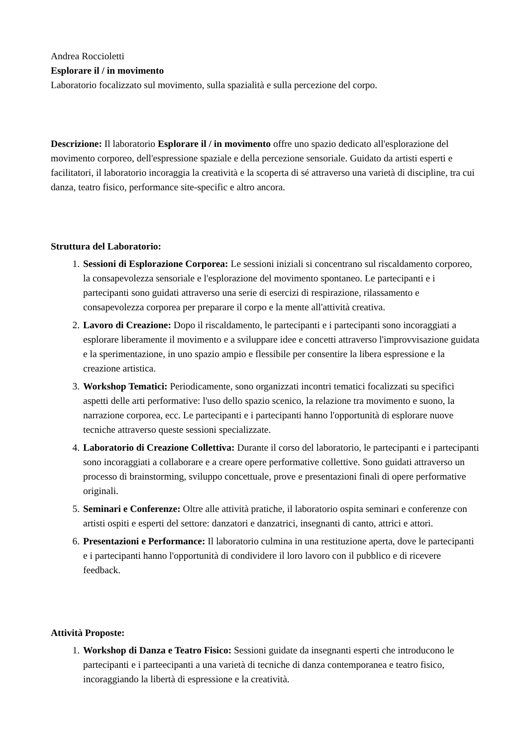Andrea Roccioletti
Esplorare il / in movimento
Laboratorio focalizzato sul movimento, sulla spazialità e sulla percezione del corpo.
Descrizione: Il laboratorio Esplorare il / in movimento offre uno spazio dedicato all'esplorazione del movimento corporeo, dell'espressione spaziale e della percezione sensoriale. Guidato da artisti esperti e facilitatori, il laboratorio incoraggia la creatività e la scoperta di sé attraverso una varietà di discipline, tra cui danza, teatro fisico, performance site-specific e altro ancora.
Struttura del Laboratorio:
1. Sessioni di Esplorazione Corporea: Le sessioni iniziali si concentrano sul riscaldamento corporeo, la consapevolezza sensoriale e l'esplorazione del movimento spontaneo. Le partecipanti e i partecipanti sono guidati attraverso una serie di esercizi di respirazione, rilassamento e consapevolezza corporea per preparare il corpo e la mente all'attività creativa.
2. Lavoro di Creazione: Dopo il riscaldamento, le partecipanti e i partecipanti sono incoraggiati a esplorare liberamente il movimento e a sviluppare idee e concetti attraverso l'improvvisazione guidata e la sperimentazione, in uno spazio ampio e flessibile per consentire la libera espressione e la creazione artistica.
3. Workshop Tematici: Periodicamente, sono organizzati incontri tematici focalizzati su specifici aspetti delle arti performative: l'uso dello spazio scenico, la relazione tra movimento e suono, la narrazione corporea, ecc. Le partecipanti e i partecipanti hanno l'opportunità di esplorare nuove tecniche attraverso queste sessioni specializzate.
4. Laboratorio di Creazione Collettiva: Durante il corso del laboratorio, le partecipanti e i partecipanti sono incoraggiati a collaborare e a creare opere performative collettive. Sono guidati attraverso un processo di brainstorming, sviluppo concettuale, prove e presentazioni finali di opere performative originali.
5. Seminari e Conferenze: Oltre alle attività pratiche, il laboratorio ospita seminari e conferenze con artisti ospiti e esperti del settore: danzatori e danzatrici, insegnanti di canto, attrici e attori.
6. Presentazioni e Performance: Il laboratorio culmina in una restituzione aperta, dove le partecipanti e i partecipanti hanno l'opportunità di condividere il loro lavoro con il pubblico e di ricevere feedback.
Attività Proposte:
1. Workshop di Danza e Teatro Fisico: Sessioni guidate da insegnanti esperti che introducono le partecipanti e i parteecipanti a una varietà di tecniche di danza contemporanea e teatro fisico, incoraggiando la libertà di espressione e la creatività.